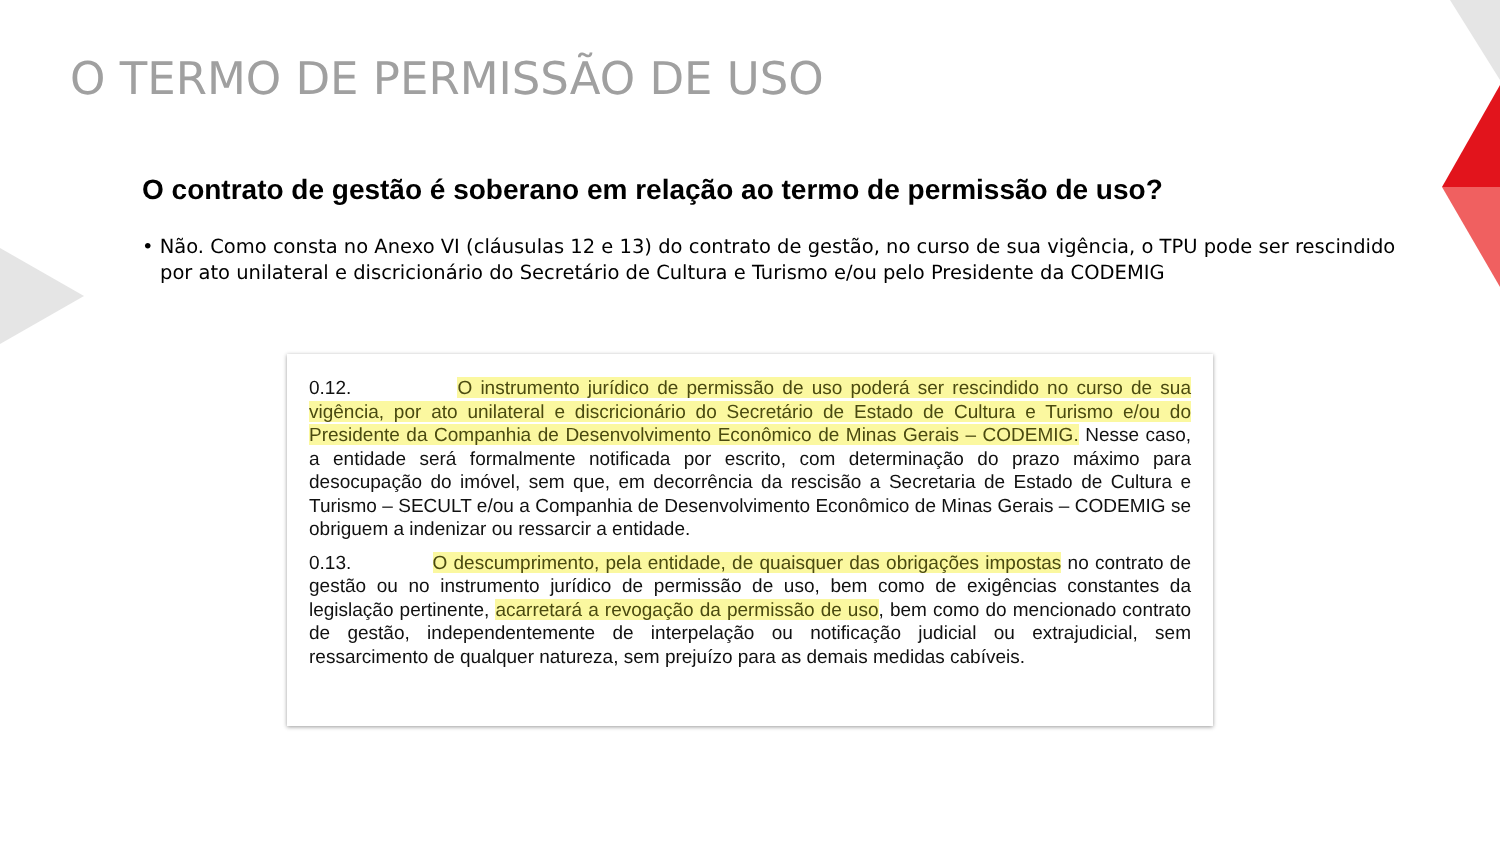O TERMO DE PERMISSÃO DE USO
O contrato de gestão é soberano em relação ao termo de permissão de uso?
• Não. Como consta no Anexo VI (cláusulas 12 e 13) do contrato de gestão, no curso de sua vigência, o TPU pode ser rescindido por ato unilateral e discricionário do Secretário de Cultura e Turismo e/ou pelo Presidente da CODEMIG
0.12. O instrumento jurídico de permissão de uso poderá ser rescindido no curso de sua vigência, por ato unilateral e discricionário do Secretário de Estado de Cultura e Turismo e/ou do Presidente da Companhia de Desenvolvimento Econômico de Minas Gerais – CODEMIG. Nesse caso, a entidade será formalmente notificada por escrito, com determinação do prazo máximo para desocupação do imóvel, sem que, em decorrência da rescisão a Secretaria de Estado de Cultura e Turismo – SECULT e/ou a Companhia de Desenvolvimento Econômico de Minas Gerais – CODEMIG se obriguem a indenizar ou ressarcir a entidade.
0.13. O descumprimento, pela entidade, de quaisquer das obrigações impostas no contrato de gestão ou no instrumento jurídico de permissão de uso, bem como de exigências constantes da legislação pertinente, acarretará a revogação da permissão de uso, bem como do mencionado contrato de gestão, independentemente de interpelação ou notificação judicial ou extrajudicial, sem ressarcimento de qualquer natureza, sem prejuízo para as demais medidas cabíveis.